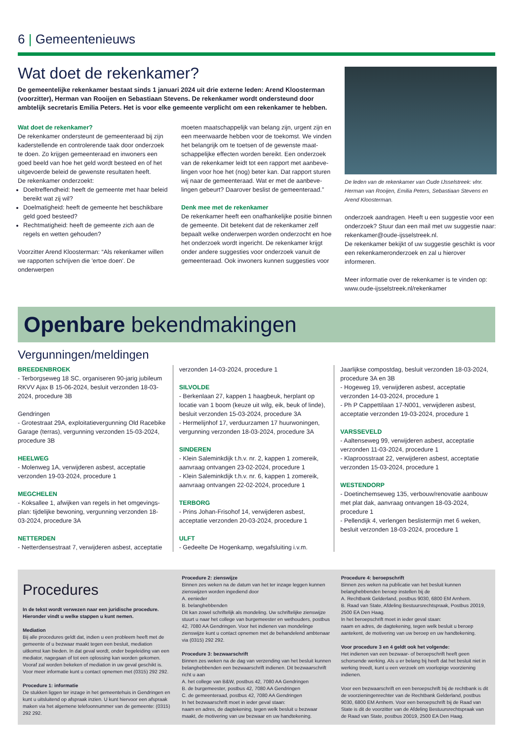6 | Gemeentenieuws
Wat doet de rekenkamer?
De gemeentelijke rekenkamer bestaat sinds 1 januari 2024 uit drie externe leden: Arend Kloosterman (voorzitter), Herman van Rooijen en Sebastiaan Stevens. De rekenkamer wordt ondersteund door ambtelijk secretaris Emilia Peters. Het is voor elke gemeente verplicht om een rekenkamer te hebben.
Wat doet de rekenkamer?
De rekenkamer ondersteunt de gemeenteraad bij zijn kaderstellende en controlerende taak door onderzoek te doen. Zo krijgen gemeenteraad en inwoners een goed beeld van hoe het geld wordt besteed en of het uitgevoerde beleid de gewenste resultaten heeft.
De rekenkamer onderzoekt:
Doeltreffendheid: heeft de gemeente met haar beleid bereikt wat zij wil?
Doelmatigheid: heeft de gemeente het beschikbare geld goed besteed?
Rechtmatigheid: heeft de gemeente zich aan de regels en wetten gehouden?
Voorzitter Arend Kloosterman: “Als rekenkamer willen we rapporten schrijven die 'ertoe doen'. De onderwerpen
moeten maatschappelijk van belang zijn, urgent zijn en een meerwaarde hebben voor de toekomst. We vinden het belangrijk om te toetsen of de gewenste maat-schappelijke effecten worden bereikt. Een onderzoek van de rekenkamer leidt tot een rapport met aanbeve-lingen voor hoe het (nog) beter kan. Dat rapport sturen wij naar de gemeenteraad. Wat er met de aanbeve-lingen gebeurt? Daarover beslist de gemeenteraad.”
Denk mee met de rekenkamer
De rekenkamer heeft een onafhankelijke positie binnen de gemeente. Dit betekent dat de rekenkamer zelf bepaalt welke onderwerpen worden onderzocht en hoe het onderzoek wordt ingericht. De rekenkamer krijgt onder andere suggesties voor onderzoek vanuit de gemeenteraad. Ook inwoners kunnen suggesties voor
De leden van de rekenkamer van Oude IJsselstreek: vlnr. Herman van Rooijen, Emilia Peters, Sebastiaan Stevens en Arend Kloosterman.
onderzoek aandragen. Heeft u een suggestie voor een onderzoek? Stuur dan een mail met uw suggestie naar: rekenkamer@oude-ijsselstreek.nl.
De rekenkamer bekijkt of uw suggestie geschikt is voor een rekenkameronderzoek en zal u hierover informeren.
Meer informatie over de rekenkamer is te vinden op: www.oude-ijsselstreek.nl/rekenkamer
Openbare bekendmakingen
Vergunningen/meldingen
BREEDENBROEK
- Terborgseweg 18 SC, organiseren 90-jarig jubileum RKVV Ajax B 15-06-2024, besluit verzonden 18-03-2024, procedure 3B
Gendringen
- Grotestraat 29A, exploitatievergunning Old Racebike Garage (terras), vergunning verzonden 15-03-2024, procedure 3B
HEELWEG
- Molenweg 1A, verwijderen asbest, acceptatie verzonden 19-03-2024, procedure 1
MEGCHELEN
- Koksallee 1, afwijken van regels in het omgevings-plan: tijdelijke bewoning, vergunning verzonden 18-03-2024, procedure 3A
NETTERDEN
- Netterdensestraat 7, verwijderen asbest, acceptatie
verzonden 14-03-2024, procedure 1
SILVOLDE
- Berkenlaan 27, kappen 1 haagbeuk, herplant op locatie van 1 boom (keuze uit wilg, eik, beuk of linde), besluit verzonden 15-03-2024, procedure 3A
- Hermelijnhof 17, verduurzamen 17 huurwoningen, vergunning verzonden 18-03-2024, procedure 3A
SINDEREN
- Klein Saleminkdijk t.h.v. nr. 2, kappen 1 zomereik, aanvraag ontvangen 23-02-2024, procedure 1
- Klein Saleminkdijk t.h.v. nr. 6, kappen 1 zomereik, aanvraag ontvangen 22-02-2024, procedure 1
TERBORG
- Prins Johan-Frisohof 14, verwijderen asbest, acceptatie verzonden 20-03-2024, procedure 1
ULFT
- Gedeelte De Hogenkamp, wegafsluiting i.v.m.
Jaarlijkse compostdag, besluit verzonden 18-03-2024, procedure 3A en 3B
- Hogeweg 19, verwijderen asbest, acceptatie verzonden 14-03-2024, procedure 1
- Ph P Cappettilaan 17-N001, verwijderen asbest, acceptatie verzonden 19-03-2024, procedure 1
VARSSEVELD
- Aaltenseweg 99, verwijderen asbest, acceptatie verzonden 11-03-2024, procedure 1
- Klaproosstraat 22, verwijderen asbest, acceptatie verzonden 15-03-2024, procedure 1
WESTENDORP
- Doetinchemseweg 135, verbouw/renovatie aanbouw met plat dak, aanvraag ontvangen 18-03-2024, procedure 1
- Pellendijk 4, verlengen beslistermijn met 6 weken, besluit verzonden 18-03-2024, procedure 1
Procedures
In de tekst wordt verwezen naar een juridische procedure. Hieronder vindt u welke stappen u kunt nemen.
Mediation
Bij alle procedures geldt dat, indien u een probleem heeft met de gemeente of u bezwaar maakt tegen een besluit, mediation uitkomst kan bieden. In dat geval wordt, onder begeleiding van een mediator, nagegaan of tot een oplossing kan worden gekomen. Vooraf zal worden bekeken of mediation in uw geval geschikt is. Voor meer informatie kunt u contact opnemen met (0315) 292 292.
Procedure 1: informatie
De stukken liggen ter inzage in het gemeentehuis in Gendringen en kunt u uitsluitend op afspraak inzien. U kunt hiervoor een afspraak maken via het algemene telefoonnummer van de gemeente: (0315) 292 292.
Procedure 2: zienswijze
Binnen zes weken na de datum van het ter inzage leggen kunnen zienswijzen worden ingediend door
A. eenieder
B. belanghebbenden
Dit kan zowel schriftelijk als mondeling. Uw schriftelijke zienswijze stuurt u naar het college van burgemeester en wethouders, postbus 42, 7080 AA Gendringen. Voor het indienen van mondelinge zienswijze kunt u contact opnemen met de behandelend ambtenaar via (0315) 292 292.
Procedure 3: bezwaarschrift
Binnen zes weken na de dag van verzending van het besluit kunnen belanghebbenden een bezwaarschrift indienen. Dit bezwaarschrift richt u aan
A. het college van B&W, postbus 42, 7080 AA Gendringen
B. de burgemeester, postbus 42, 7080 AA Gendringen
C. de gemeenteraad, postbus 42, 7080 AA Gendringen
In het bezwaarschrift moet in ieder geval staan:
naam en adres, de dagtekening, tegen welk besluit u bezwaar maakt, de motivering van uw bezwaar en uw handtekening.
Procedure 4: beroepschrift
Binnen zes weken na publicatie van het besluit kunnen belanghebbenden beroep instellen bij de
A. Rechtbank Gelderland, postbus 9030, 6800 EM Arnhem.
B. Raad van State, Afdeling Bestuursrechtspraak, Postbus 20019, 2500 EA Den Haag.
In het beroepschrift moet in ieder geval staan:
naam en adres, de dagtekening, tegen welk besluit u beroep aantekent, de motivering van uw beroep en uw handtekening.
Voor procedure 3 en 4 geldt ook het volgende:
Het indienen van een bezwaar- of beroepschrift heeft geen schorsende werking. Als u er belang bij heeft dat het besluit niet in werking treedt, kunt u een verzoek om voorlopige voorziening indienen.
Voor een bezwaarschrift en een beroepschrift bij de rechtbank is dit de voorzieningenrechter van de Rechtbank Gelderland, postbus 9030, 6800 EM Arnhem. Voor een beroepschrift bij de Raad van State is dit de voorzitter van de Afdeling Bestuursrechtspraak van de Raad van State, postbus 20019, 2500 EA Den Haag.